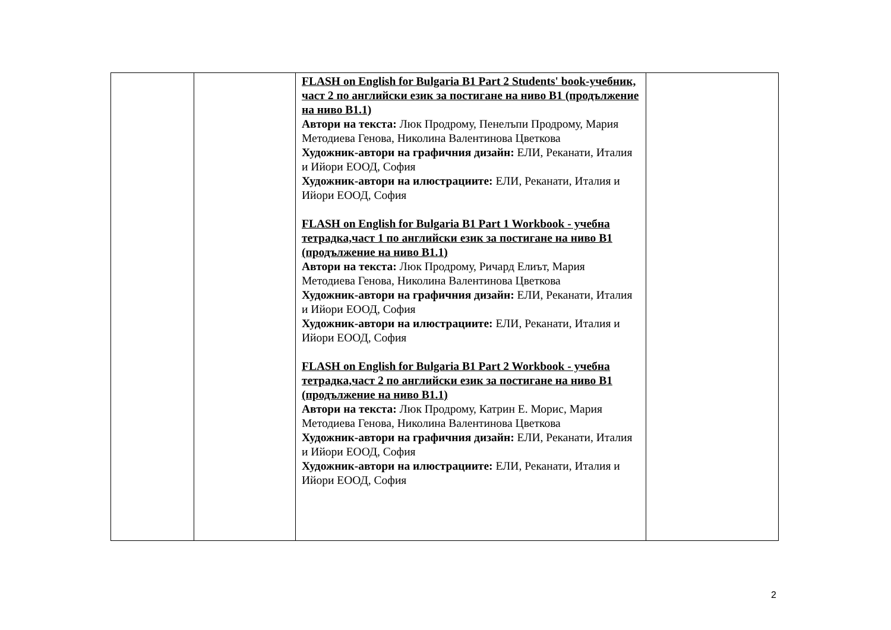| | | FLASH on English for Bulgaria B1 Part 2 Students' book-учебник, част 2 по английски език за постигане на ниво В1 (продължение на ниво В1.1) Автори на текста: Люк Продрому, Пенелъпи Продрому, Мария Методиева Генова, Николина Валентинова Цветкова Художник-автори на графичния дизайн: ЕЛИ, Реканати, Италия и Ийори ЕООД, София Художник-автори на илюстрациите: ЕЛИ, Реканати, Италия и Ийори ЕООД, София FLASH on English for Bulgaria B1 Part 1 Workbook - учебна тетрадка,част 1 по английски език за постигане на ниво В1 (продължение на ниво В1.1) Автори на текста: Люк Продрому, Ричард Елиът, Мария Методиева Генова, Николина Валентинова Цветкова Художник-автори на графичния дизайн: ЕЛИ, Реканати, Италия и Ийори ЕООД, София Художник-автори на илюстрациите: ЕЛИ, Реканати, Италия и Ийори ЕООД, София FLASH on English for Bulgaria B1 Part 2 Workbook - учебна тетрадка,част 2 по английски език за постигане на ниво В1 (продължение на ниво В1.1) Автори на текста: Люк Продрому, Катрин Е. Морис, Мария Методиева Генова, Николина Валентинова Цветкова Художник-автори на графичния дизайн: ЕЛИ, Реканати, Италия и Ийори ЕООД, София Художник-автори на илюстрациите: ЕЛИ, Реканати, Италия и Ийори ЕООД, София | |
2